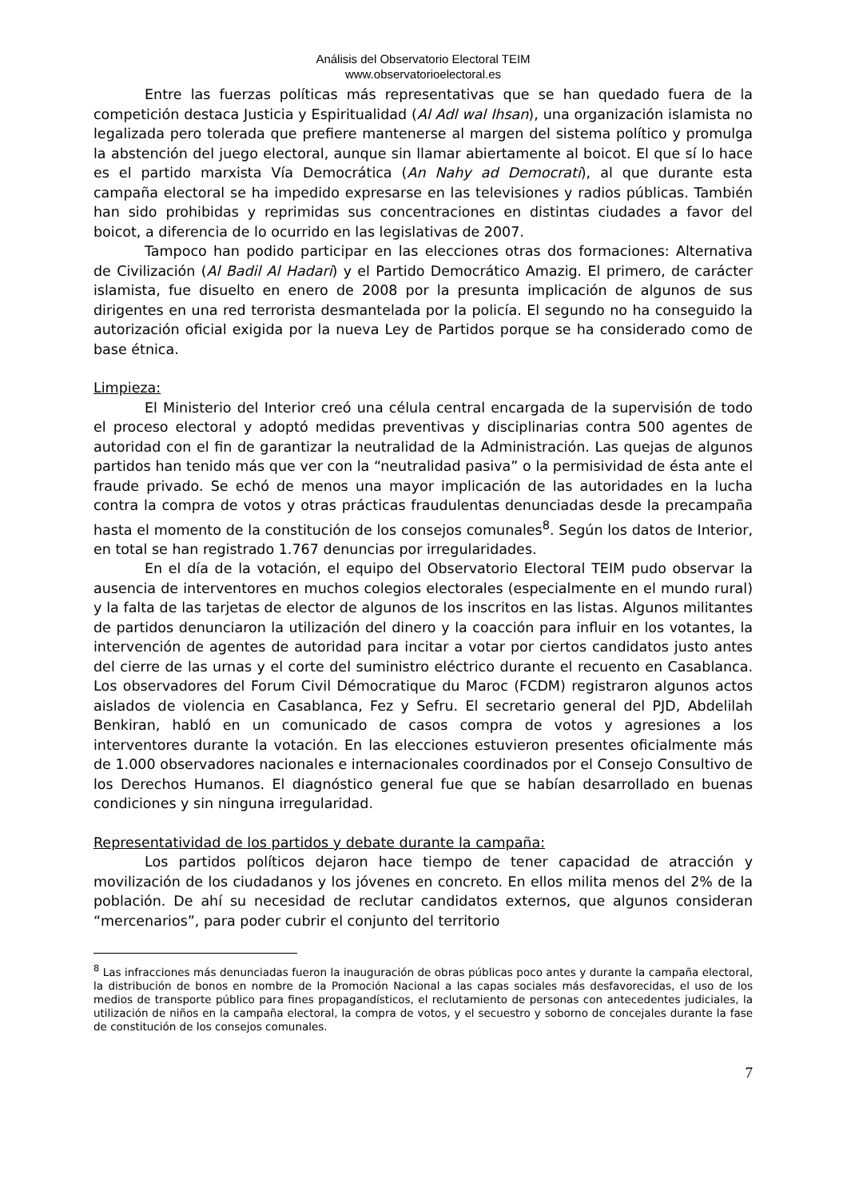Análisis del Observatorio Electoral TEIM
www.observatorioelectoral.es
Entre las fuerzas políticas más representativas que se han quedado fuera de la competición destaca Justicia y Espiritualidad (Al Adl wal Ihsan), una organización islamista no legalizada pero tolerada que prefiere mantenerse al margen del sistema político y promulga la abstención del juego electoral, aunque sin llamar abiertamente al boicot. El que sí lo hace es el partido marxista Vía Democrática (An Nahy ad Democrati), al que durante esta campaña electoral se ha impedido expresarse en las televisiones y radios públicas. También han sido prohibidas y reprimidas sus concentraciones en distintas ciudades a favor del boicot, a diferencia de lo ocurrido en las legislativas de 2007.
Tampoco han podido participar en las elecciones otras dos formaciones: Alternativa de Civilización (Al Badil Al Hadari) y el Partido Democrático Amazig. El primero, de carácter islamista, fue disuelto en enero de 2008 por la presunta implicación de algunos de sus dirigentes en una red terrorista desmantelada por la policía. El segundo no ha conseguido la autorización oficial exigida por la nueva Ley de Partidos porque se ha considerado como de base étnica.
Limpieza:
El Ministerio del Interior creó una célula central encargada de la supervisión de todo el proceso electoral y adoptó medidas preventivas y disciplinarias contra 500 agentes de autoridad con el fin de garantizar la neutralidad de la Administración. Las quejas de algunos partidos han tenido más que ver con la “neutralidad pasiva” o la permisividad de ésta ante el fraude privado. Se echó de menos una mayor implicación de las autoridades en la lucha contra la compra de votos y otras prácticas fraudulentas denunciadas desde la precampaña hasta el momento de la constitución de los consejos comunales<sup>8</sup>. Según los datos de Interior, en total se han registrado 1.767 denuncias por irregularidades.
En el día de la votación, el equipo del Observatorio Electoral TEIM pudo observar la ausencia de interventores en muchos colegios electorales (especialmente en el mundo rural) y la falta de las tarjetas de elector de algunos de los inscritos en las listas. Algunos militantes de partidos denunciaron la utilización del dinero y la coacción para influir en los votantes, la intervención de agentes de autoridad para incitar a votar por ciertos candidatos justo antes del cierre de las urnas y el corte del suministro eléctrico durante el recuento en Casablanca. Los observadores del Forum Civil Démocratique du Maroc (FCDM) registraron algunos actos aislados de violencia en Casablanca, Fez y Sefru. El secretario general del PJD, Abdelilah Benkiran, habló en un comunicado de casos compra de votos y agresiones a los interventores durante la votación. En las elecciones estuvieron presentes oficialmente más de 1.000 observadores nacionales e internacionales coordinados por el Consejo Consultivo de los Derechos Humanos. El diagnóstico general fue que se habían desarrollado en buenas condiciones y sin ninguna irregularidad.
Representatividad de los partidos y debate durante la campaña:
Los partidos políticos dejaron hace tiempo de tener capacidad de atracción y movilización de los ciudadanos y los jóvenes en concreto. En ellos milita menos del 2% de la población. De ahí su necesidad de reclutar candidatos externos, que algunos consideran “mercenarios”, para poder cubrir el conjunto del territorio
<sup>8</sup> Las infracciones más denunciadas fueron la inauguración de obras públicas poco antes y durante la campaña electoral, la distribución de bonos en nombre de la Promoción Nacional a las capas sociales más desfavorecidas, el uso de los medios de transporte público para fines propagandísticos, el reclutamiento de personas con antecedentes judiciales, la utilización de niños en la campaña electoral, la compra de votos, y el secuestro y soborno de concejales durante la fase de constitución de los consejos comunales.
7